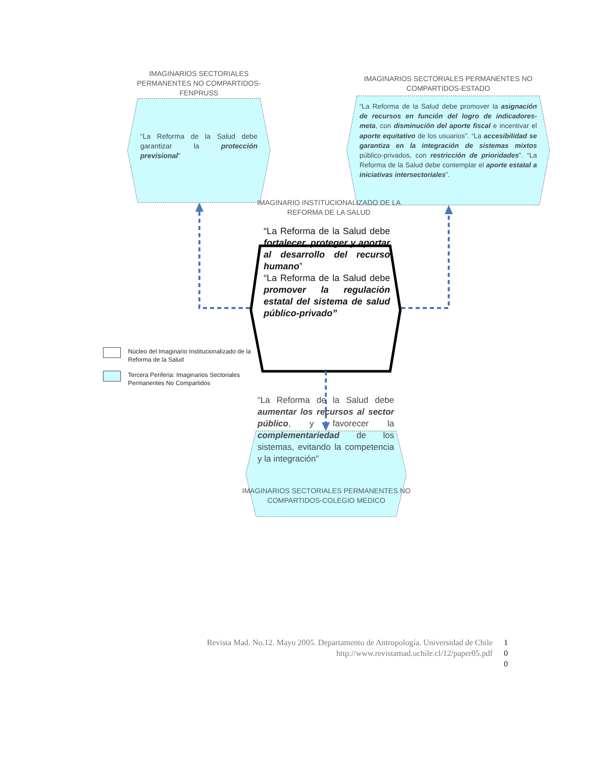IMAGINARIOS SECTORIALES PERMANENTES NO COMPARTIDOS-FENPRUSS
“La Reforma de la Salud debe garantizar la protección previsional”
IMAGINARIOS SECTORIALES PERMANENTES NO COMPARTIDOS-ESTADO
“La Reforma de la Salud debe promover la asignación de recursos en función del logro de indicadores-meta, con disminución del aporte fiscal e incentivar el aporte equitativo de los usuarios”. “La accesibilidad se garantiza en la integración de sistemas mixtos público-privados, con restricción de prioridades”. “La Reforma de la Salud debe contemplar el aporte estatal a iniciativas intersectoriales”.
IMAGINARIO INSTITUCIONALIZADO DE LA REFORMA DE LA SALUD
“La Reforma de la Salud debe fortalecer, proteger y aportar al desarrollo del recurso humano”
“La Reforma de la Salud debe promover la regulación estatal del sistema de salud público-privado”
Núcleo del Imaginario Institucionalizado de la
Reforma de la Salud
Tercera Periferia: Imaginarios Sectoriales
Permanentes No Compartidos
“La Reforma de la Salud debe aumentar los recursos al sector público, y favorecer la complementariedad de los sistemas, evitando la competencia y la integración”
IMAGINARIOS SECTORIALES PERMANENTES NO COMPARTIDOS-COLEGIO MEDICO
Revista Mad. No.12. Mayo 2005. Departamento de Antropología. Universidad de Chile
http://www.revistamad.uchile.cl/12/paper05.pdf
1
0
0